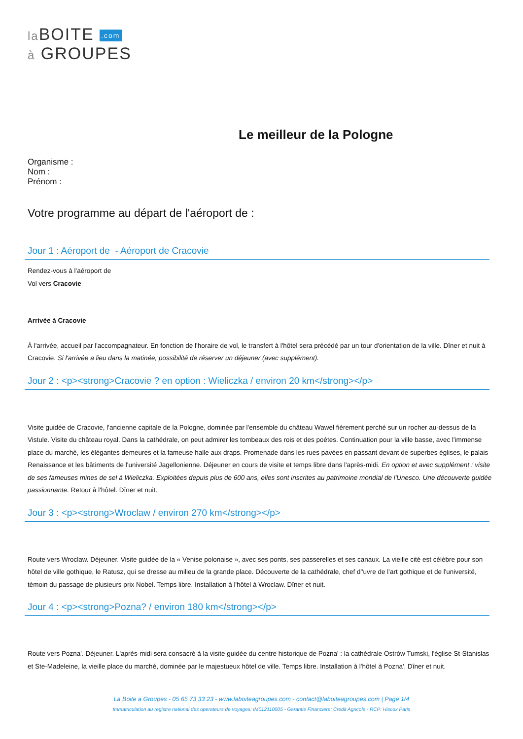la BOITE .com
à GROUPES
Le meilleur de la Pologne
Organisme :
Nom :
Prénom :
Votre programme au départ de l'aéroport de :
Jour 1 : Aéroport de - Aéroport de Cracovie
Rendez-vous à l'aéroport de
Vol vers Cracovie
Arrivée à Cracovie
À l'arrivée, accueil par l'accompagnateur. En fonction de l'horaire de vol, le transfert à l'hôtel sera précédé par un tour d'orientation de la ville. Dîner et nuit à Cracovie. Si l'arrivée a lieu dans la matinée, possibilité de réserver un déjeuner (avec supplément).
Jour 2 : <p><strong>Cracovie ? en option : Wieliczka / environ 20 km</strong></p>
Visite guidée de Cracovie, l'ancienne capitale de la Pologne, dominée par l'ensemble du château Wawel fièrement perché sur un rocher au-dessus de la Vistule. Visite du château royal. Dans la cathédrale, on peut admirer les tombeaux des rois et des poètes. Continuation pour la ville basse, avec l'immense place du marché, les élégantes demeures et la fameuse halle aux draps. Promenade dans les rues pavées en passant devant de superbes églises, le palais Renaissance et les bâtiments de l'université Jagellonienne. Déjeuner en cours de visite et temps libre dans l'après-midi. En option et avec supplément : visite de ses fameuses mines de sel à Wieliczka. Exploitées depuis plus de 600 ans, elles sont inscrites au patrimoine mondial de l'Unesco. Une découverte guidée passionnante. Retour à l'hôtel. Dîner et nuit.
Jour 3 : <p><strong>Wroclaw / environ 270 km</strong></p>
Route vers Wroclaw. Déjeuner. Visite guidée de la « Venise polonaise », avec ses ponts, ses passerelles et ses canaux. La vieille cité est célèbre pour son hôtel de ville gothique, le Ratusz, qui se dresse au milieu de la grande place. Découverte de la cathédrale, chef d''uvre de l'art gothique et de l'université, témoin du passage de plusieurs prix Nobel. Temps libre. Installation à l'hôtel à Wroclaw. Dîner et nuit.
Jour 4 : <p><strong>Pozna? / environ 180 km</strong></p>
Route vers Pozna'. Déjeuner. L'après-midi sera consacré à la visite guidée du centre historique de Pozna' : la cathédrale Ostrów Tumski, l'église St-Stanislas et Ste-Madeleine, la vieille place du marché, dominée par le majestueux hôtel de ville. Temps libre. Installation à l'hôtel à Pozna'. Dîner et nuit.
La Boite a Groupes - 05 65 73 33 23 - www.laboiteagroupes.com - contact@laboiteagroupes.com | Page 1/4
Immatriculation au registre national des operateurs de voyages: IM012110005 - Garantie Financiere: Credit Agricole - RCP: Hiscox Paris